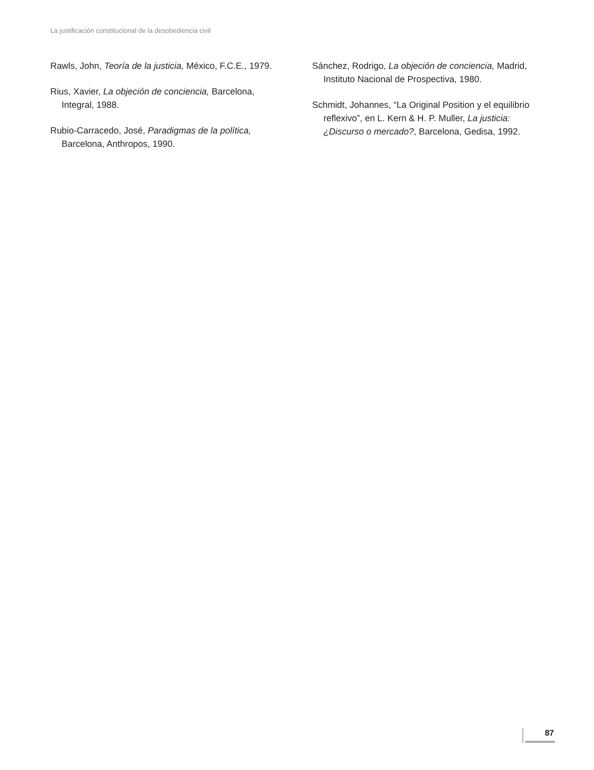La justificación constitucional de la desobediencia civil
Rawls, John, Teoría de la justicia, México, F.C.E., 1979.
Rius, Xavier, La objeción de conciencia, Barcelona, Integral, 1988.
Rubio-Carracedo, José, Paradigmas de la política, Barcelona, Anthropos, 1990.
Sánchez, Rodrigo, La objeción de conciencia, Madrid, Instituto Nacional de Prospectiva, 1980.
Schmidt, Johannes, “La Original Position y el equilibrio reflexivo”, en L. Kern & H. P. Muller, La justicia: ¿Discurso o mercado?, Barcelona, Gedisa, 1992.
87